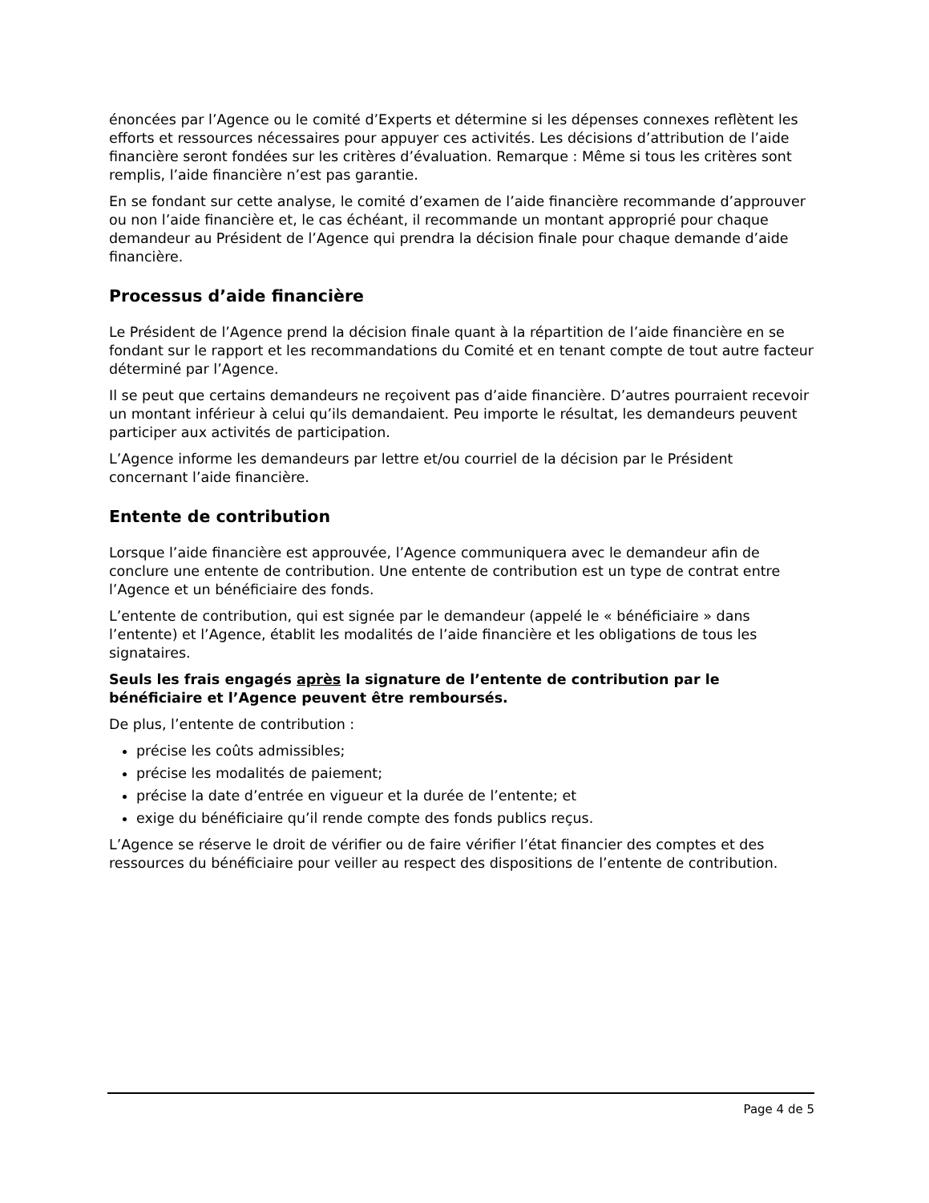énoncées par l’Agence ou le comité d’Experts et détermine si les dépenses connexes reflètent les efforts et ressources nécessaires pour appuyer ces activités. Les décisions d’attribution de l’aide financière seront fondées sur les critères d’évaluation. Remarque : Même si tous les critères sont remplis, l’aide financière n’est pas garantie.
En se fondant sur cette analyse, le comité d’examen de l’aide financière recommande d’approuver ou non l’aide financière et, le cas échéant, il recommande un montant approprié pour chaque demandeur au Président de l’Agence qui prendra la décision finale pour chaque demande d’aide financière.
Processus d’aide financière
Le Président de l’Agence prend la décision finale quant à la répartition de l’aide financière en se fondant sur le rapport et les recommandations du Comité et en tenant compte de tout autre facteur déterminé par l’Agence.
Il se peut que certains demandeurs ne reçoivent pas d’aide financière. D’autres pourraient recevoir un montant inférieur à celui qu’ils demandaient. Peu importe le résultat, les demandeurs peuvent participer aux activités de participation.
L’Agence informe les demandeurs par lettre et/ou courriel de la décision par le Président concernant l’aide financière.
Entente de contribution
Lorsque l’aide financière est approuvée, l’Agence communiquera avec le demandeur afin de conclure une entente de contribution. Une entente de contribution est un type de contrat entre l’Agence et un bénéficiaire des fonds.
L’entente de contribution, qui est signée par le demandeur (appelé le « bénéficiaire » dans l’entente) et l’Agence, établit les modalités de l’aide financière et les obligations de tous les signataires.
Seuls les frais engagés après la signature de l’entente de contribution par le bénéficiaire et l’Agence peuvent être remboursés.
De plus, l’entente de contribution :
précise les coûts admissibles;
précise les modalités de paiement;
précise la date d’entrée en vigueur et la durée de l’entente; et
exige du bénéficiaire qu’il rende compte des fonds publics reçus.
L’Agence se réserve le droit de vérifier ou de faire vérifier l’état financier des comptes et des ressources du bénéficiaire pour veiller au respect des dispositions de l’entente de contribution.
Page 4 de 5